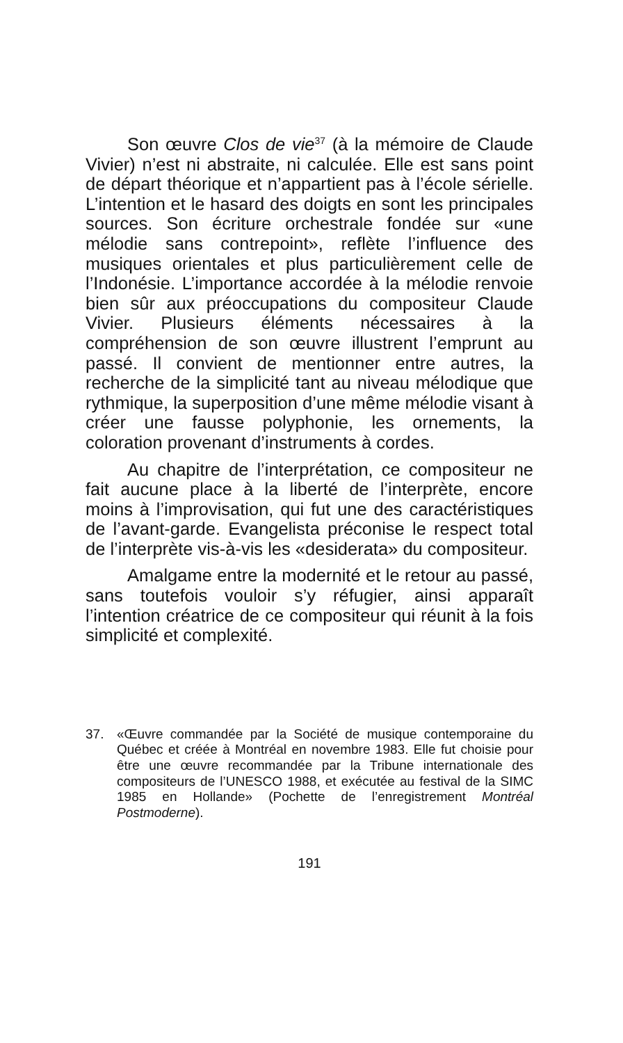Son œuvre Clos de vie<sup>37</sup> (à la mémoire de Claude Vivier) n’est ni abstraite, ni calculée. Elle est sans point de départ théorique et n’appartient pas à l’école sérielle. L’intention et le hasard des doigts en sont les principales sources. Son écriture orchestrale fondée sur «une mélodie sans contrepoint», reflète l’influence des musiques orientales et plus particulièrement celle de l’Indonésie. L’importance accordée à la mélodie renvoie bien sûr aux préoccupations du compositeur Claude Vivier. Plusieurs éléments nécessaires à la compréhension de son œuvre illustrent l’emprunt au passé. Il convient de mentionner entre autres, la recherche de la simplicité tant au niveau mélodique que rythmique, la superposition d’une même mélodie visant à créer une fausse polyphonie, les ornements, la coloration provenant d’instruments à cordes.
Au chapitre de l’interprétation, ce compositeur ne fait aucune place à la liberté de l’interprète, encore moins à l’improvisation, qui fut une des caractéristiques de l’avant-garde. Evangelista préconise le respect total de l’interprète vis-à-vis les «desiderata» du compositeur.
Amalgame entre la modernité et le retour au passé, sans toutefois vouloir s’y réfugier, ainsi apparaît l’intention créatrice de ce compositeur qui réunit à la fois simplicité et complexité.
37. «Œuvre commandée par la Société de musique contemporaine du Québec et créée à Montréal en novembre 1983. Elle fut choisie pour être une œuvre recommandée par la Tribune internationale des compositeurs de l’UNESCO 1988, et exécutée au festival de la SIMC 1985 en Hollande» (Pochette de l’enregistrement Montréal Postmoderne).
191